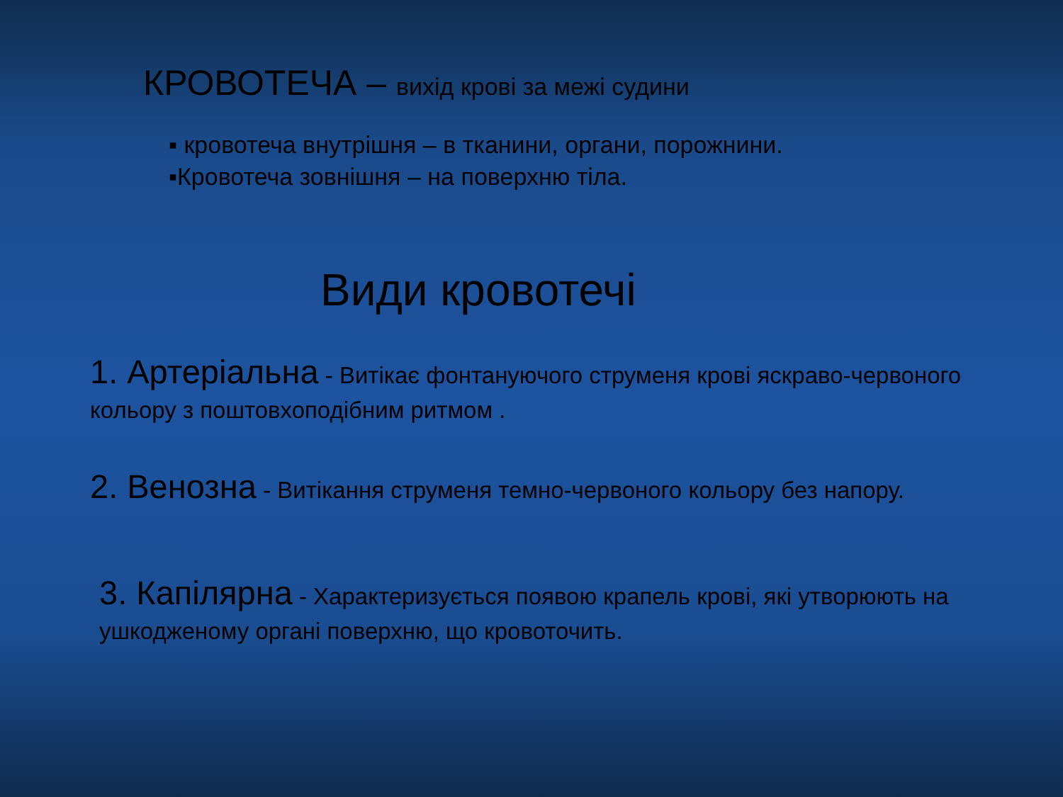КРОВОТЕЧА – вихід крові за межі судини
▪ кровотеча внутрішня – в тканини, органи, порожнини.
▪Кровотеча зовнішня – на поверхню тіла.
Види кровотечі
1. Артеріальна - Витікає фонтануючого струменя крові яскраво-червоного кольору з поштовхоподібним ритмом .
2. Венозна - Витікання струменя темно-червоного кольору без напору.
3. Капілярна - Характеризується появою крапель крові, які утворюють на ушкодженому органі поверхню, що кровоточить.